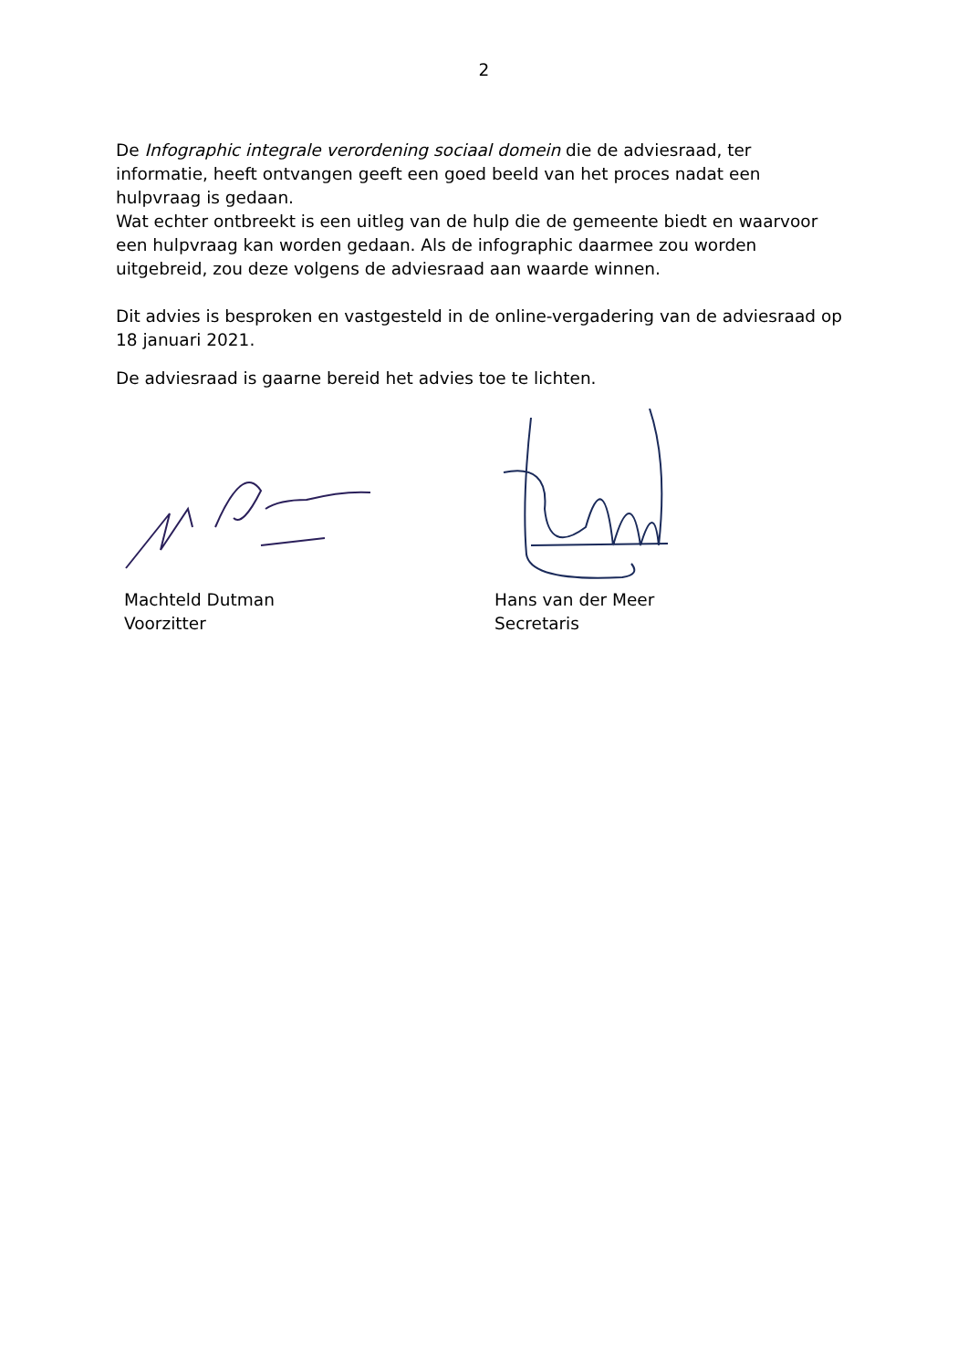2
De Infographic integrale verordening sociaal domein die de adviesraad, ter informatie, heeft ontvangen geeft een goed beeld van het proces nadat een hulpvraag is gedaan.
Wat echter ontbreekt is een uitleg van de hulp die de gemeente biedt en waarvoor een hulpvraag kan worden gedaan. Als de infographic daarmee zou worden uitgebreid, zou deze volgens de adviesraad aan waarde winnen.
Dit advies is besproken en vastgesteld in de online-vergadering van de adviesraad op 18 januari 2021.
De adviesraad is gaarne bereid het advies toe te lichten.
Machteld Dutman
Voorzitter
Hans van der Meer
Secretaris